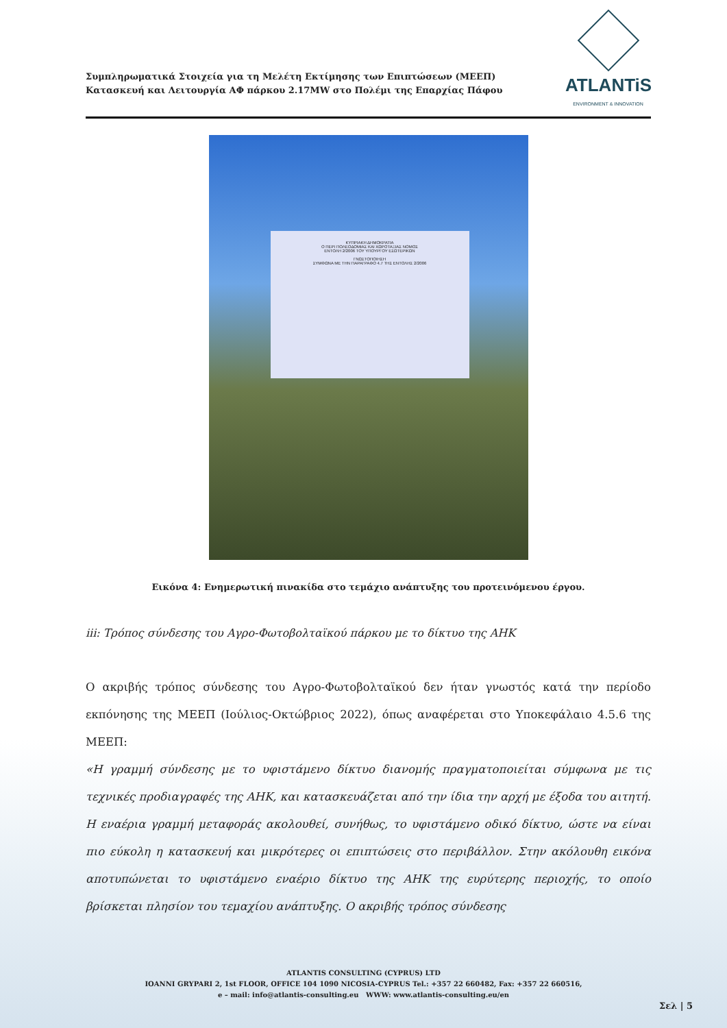Συμπληρωματικά Στοιχεία για τη Μελέτη Εκτίμησης των Επιπτώσεων (ΜΕΕΠ)
Κατασκευή και Λειτουργία ΑΦ πάρκου 2.17MW στο Πολέμι της Επαρχίας Πάφου
ATLANTiS
ENVIRONMENT & INNOVATION
ΚΥΠΡΙΑΚΗ ΔΗΜΟΚΡΑΤΙΑ
Ο ΠΕΡΙ ΠΟΛΕΟΔΟΜΙΑΣ ΚΑΙ ΧΩΡΟΤΑΞΙΑΣ ΝΟΜΟΣ
ΕΝΤΟΛΗ 2/2006 ΤΟΥ ΥΠΟΥΡΓΟΥ ΕΣΩΤΕΡΙΚΩΝ
ΓΝΩΣΤΟΠΟΙΗΣΗ
ΣΥΜΦΩΝΑ ΜΕ ΤΗΝ ΠΑΡΑΓΡΑΦΟ 4.7 ΤΗΣ ΕΝΤΟΛΗΣ 2/2006
Εικόνα 4: Ενημερωτική πινακίδα στο τεμάχιο ανάπτυξης του προτεινόμενου έργου.
iii: Τρόπος σύνδεσης του Αγρο-Φωτοβολταϊκού πάρκου με το δίκτυο της ΑΗΚ
Ο ακριβής τρόπος σύνδεσης του Αγρο-Φωτοβολταϊκού δεν ήταν γνωστός κατά την περίοδο εκπόνησης της ΜΕΕΠ (Ιούλιος-Οκτώβριος 2022), όπως αναφέρεται στο Υποκεφάλαιο 4.5.6 της ΜΕΕΠ:
«Η γραμμή σύνδεσης με το υφιστάμενο δίκτυο διανομής πραγματοποιείται σύμφωνα με τις τεχνικές προδιαγραφές της ΑΗΚ, και κατασκευάζεται από την ίδια την αρχή με έξοδα του αιτητή. Η εναέρια γραμμή μεταφοράς ακολουθεί, συνήθως, το υφιστάμενο οδικό δίκτυο, ώστε να είναι πιο εύκολη η κατασκευή και μικρότερες οι επιπτώσεις στο περιβάλλον. Στην ακόλουθη εικόνα αποτυπώνεται το υφιστάμενο εναέριο δίκτυο της ΑΗΚ της ευρύτερης περιοχής, το οποίο βρίσκεται πλησίον του τεμαχίου ανάπτυξης. Ο ακριβής τρόπος σύνδεσης
ATLANTIS CONSULTING (CYPRUS) LTD
IOANNI GRYPARI 2, 1st FLOOR, OFFICE 104 1090 NICOSIA-CYPRUS Tel.: +357 22 660482, Fax: +357 22 660516,
e – mail: info@atlantis-consulting.eu WWW: www.atlantis-consulting.eu/en
Σελ | 5